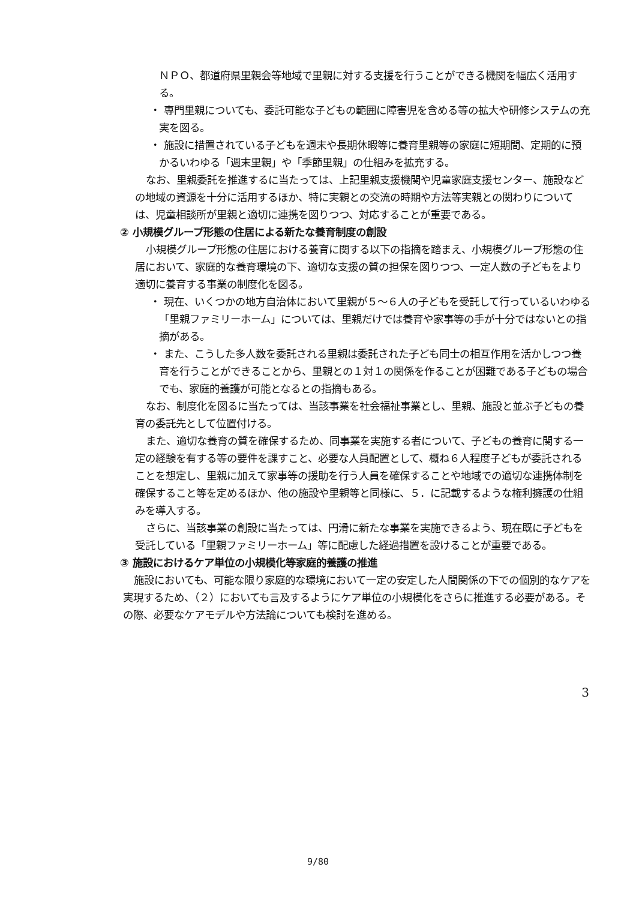ＮＰＯ、都道府県里親会等地域で里親に対する支援を行うことができる機関を幅広く活用する。
・ 専門里親についても、委託可能な子どもの範囲に障害児を含める等の拡大や研修システムの充実を図る。
・ 施設に措置されている子どもを週末や長期休暇等に養育里親等の家庭に短期間、定期的に預かるいわゆる「週末里親」や「季節里親」の仕組みを拡充する。
なお、里親委託を推進するに当たっては、上記里親支援機関や児童家庭支援センター、施設などの地域の資源を十分に活用するほか、特に実親との交流の時期や方法等実親との関わりについては、児童相談所が里親と適切に連携を図りつつ、対応することが重要である。
② 小規模グループ形態の住居による新たな養育制度の創設
小規模グループ形態の住居における養育に関する以下の指摘を踏まえ、小規模グループ形態の住居において、家庭的な養育環境の下、適切な支援の質の担保を図りつつ、一定人数の子どもをより適切に養育する事業の制度化を図る。
・ 現在、いくつかの地方自治体において里親が５～６人の子どもを受託して行っているいわゆる「里親ファミリーホーム」については、里親だけでは養育や家事等の手が十分ではないとの指摘がある。
・ また、こうした多人数を委託される里親は委託された子ども同士の相互作用を活かしつつ養育を行うことができることから、里親との１対１の関係を作ることが困難である子どもの場合でも、家庭的養護が可能となるとの指摘もある。
なお、制度化を図るに当たっては、当該事業を社会福祉事業とし、里親、施設と並ぶ子どもの養育の委託先として位置付ける。
また、適切な養育の質を確保するため、同事業を実施する者について、子どもの養育に関する一定の経験を有する等の要件を課すこと、必要な人員配置として、概ね６人程度子どもが委託されることを想定し、里親に加えて家事等の援助を行う人員を確保することや地域での適切な連携体制を確保すること等を定めるほか、他の施設や里親等と同様に、５．に記載するような権利擁護の仕組みを導入する。
さらに、当該事業の創設に当たっては、円滑に新たな事業を実施できるよう、現在既に子どもを受託している「里親ファミリーホーム」等に配慮した経過措置を設けることが重要である。
③ 施設におけるケア単位の小規模化等家庭的養護の推進
施設においても、可能な限り家庭的な環境において一定の安定した人間関係の下での個別的なケアを実現するため、（２）においても言及するようにケア単位の小規模化をさらに推進する必要がある。その際、必要なケアモデルや方法論についても検討を進める。
3
9/80